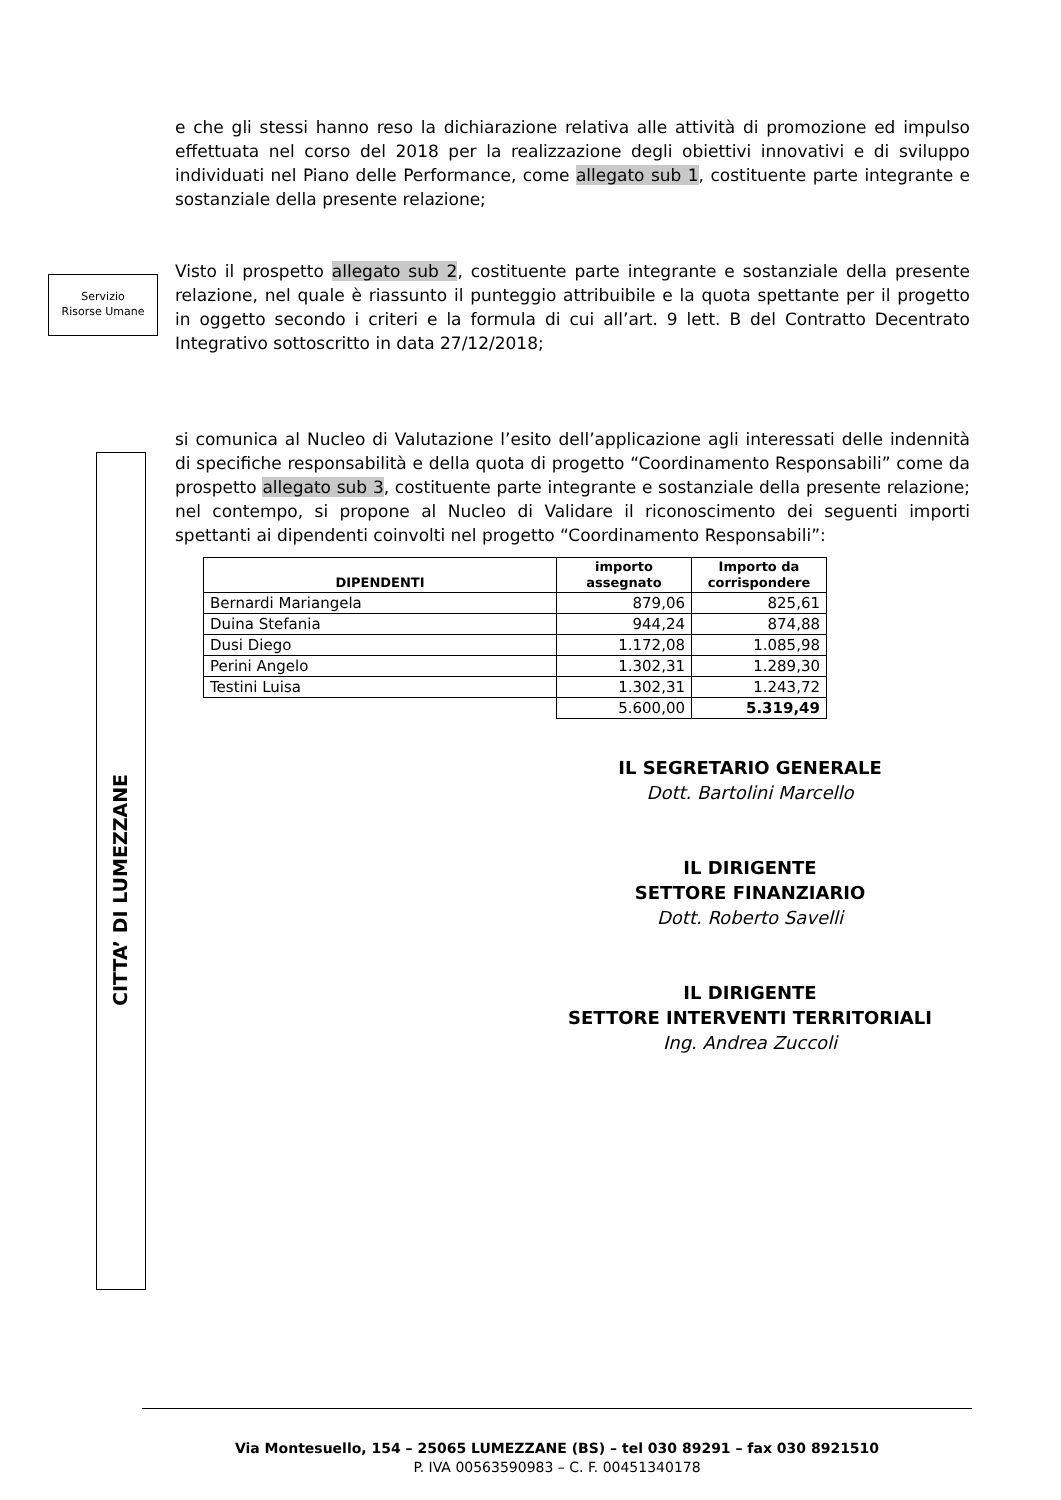Servizio
Risorse Umane
CITTA’ DI LUMEZZANE
e che gli stessi hanno reso la dichiarazione relativa alle attività di promozione ed impulso effettuata nel corso del 2018 per la realizzazione degli obiettivi innovativi e di sviluppo individuati nel Piano delle Performance, come allegato sub 1, costituente parte integrante e sostanziale della presente relazione;
Visto il prospetto allegato sub 2, costituente parte integrante e sostanziale della presente relazione, nel quale è riassunto il punteggio attribuibile e la quota spettante per il progetto in oggetto secondo i criteri e la formula di cui all’art. 9 lett. B del Contratto Decentrato Integrativo sottoscritto in data 27/12/2018;
si comunica al Nucleo di Valutazione l’esito dell’applicazione agli interessati delle indennità di specifiche responsabilità e della quota di progetto “Coordinamento Responsabili” come da prospetto allegato sub 3, costituente parte integrante e sostanziale della presente relazione; nel contempo, si propone al Nucleo di Validare il riconoscimento dei seguenti importi spettanti ai dipendenti coinvolti nel progetto “Coordinamento Responsabili”:
| DIPENDENTI | importo assegnato | Importo da corrispondere |
| --- | --- | --- |
| Bernardi Mariangela | 879,06 | 825,61 |
| Duina Stefania | 944,24 | 874,88 |
| Dusi Diego | 1.172,08 | 1.085,98 |
| Perini Angelo | 1.302,31 | 1.289,30 |
| Testini Luisa | 1.302,31 | 1.243,72 |
| | 5.600,00 | 5.319,49 |
IL SEGRETARIO GENERALE
Dott. Bartolini Marcello
IL DIRIGENTE
SETTORE FINANZIARIO
Dott. Roberto Savelli
IL DIRIGENTE
SETTORE INTERVENTI TERRITORIALI
Ing. Andrea Zuccoli
Via Montesuello, 154 – 25065 LUMEZZANE (BS) – tel 030 89291 – fax 030 8921510
P. IVA 00563590983 – C. F. 00451340178